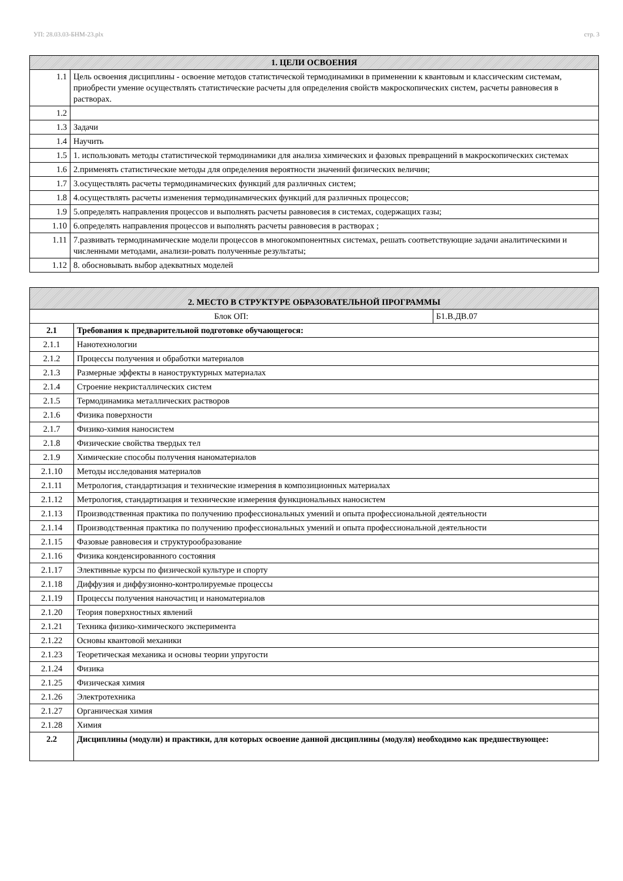УП: 28.03.03-БНМ-23.plx стр. 3
| 1. ЦЕЛИ ОСВОЕНИЯ | |
| --- | --- |
| 1.1 | Цель освоения дисциплины - освоение методов статистической термодинамики в применении к квантовым и классическим системам, приобрести умение осуществлять статистические расчеты для определения свойств макроскопических систем, расчеты равновесия в растворах. |
| 1.2 | |
| 1.3 | Задачи |
| 1.4 | Научить |
| 1.5 | 1. использовать методы статистической термодинамики для анализа химических и фазовых превращений в макроскопических системах |
| 1.6 | 2.применять статистические методы для определения вероятности значений физических величин; |
| 1.7 | 3.осуществлять расчеты термодинамических функций для различных систем; |
| 1.8 | 4.осуществлять расчеты изменения термодинамических функций для различных процессов; |
| 1.9 | 5.определять направления процессов и выполнять расчеты равновесия в системах, содержащих газы; |
| 1.10 | 6.определять направления процессов и выполнять расчеты равновесия в растворах ; |
| 1.11 | 7.развивать термодинамические модели процессов в многокомпонентных системах, решать соответствующие задачи аналитическими и численными методами, анализи-ровать полученные результаты; |
| 1.12 | 8. обосновывать выбор адекватных моделей |
| 2. МЕСТО В СТРУКТУРЕ ОБРАЗОВАТЕЛЬНОЙ ПРОГРАММЫ | | |
| --- | --- | --- |
| Блок ОП: | | Б1.В.ДВ.07 |
| 2.1 | Требования к предварительной подготовке обучающегося: | |
| 2.1.1 | Нанотехнологии | |
| 2.1.2 | Процессы получения и обработки материалов | |
| 2.1.3 | Размерные эффекты в наноструктурных материалах | |
| 2.1.4 | Строение некристаллических систем | |
| 2.1.5 | Термодинамика металлических растворов | |
| 2.1.6 | Физика поверхности | |
| 2.1.7 | Физико-химия наносистем | |
| 2.1.8 | Физические свойства твердых тел | |
| 2.1.9 | Химические способы получения наноматериалов | |
| 2.1.10 | Методы исследования материалов | |
| 2.1.11 | Метрология, стандартизация и технические измерения в композиционных материалах | |
| 2.1.12 | Метрология, стандартизация и технические измерения функциональных наносистем | |
| 2.1.13 | Производственная практика по получению профессиональных умений и опыта профессиональной деятельности | |
| 2.1.14 | Производственная практика по получению профессиональных умений и опыта профессиональной деятельности | |
| 2.1.15 | Фазовые равновесия и структурообразование | |
| 2.1.16 | Физика конденсированного состояния | |
| 2.1.17 | Элективные курсы по физической культуре и спорту | |
| 2.1.18 | Диффузия и диффузионно-контролируемые процессы | |
| 2.1.19 | Процессы получения наночастиц и наноматериалов | |
| 2.1.20 | Теория поверхностных явлений | |
| 2.1.21 | Техника физико-химического эксперимента | |
| 2.1.22 | Основы квантовой механики | |
| 2.1.23 | Теоретическая механика и основы теории упругости | |
| 2.1.24 | Физика | |
| 2.1.25 | Физическая химия | |
| 2.1.26 | Электротехника | |
| 2.1.27 | Органическая химия | |
| 2.1.28 | Химия | |
| 2.2 | Дисциплины (модули) и практики, для которых освоение данной дисциплины (модуля) необходимо как предшествующее: | |